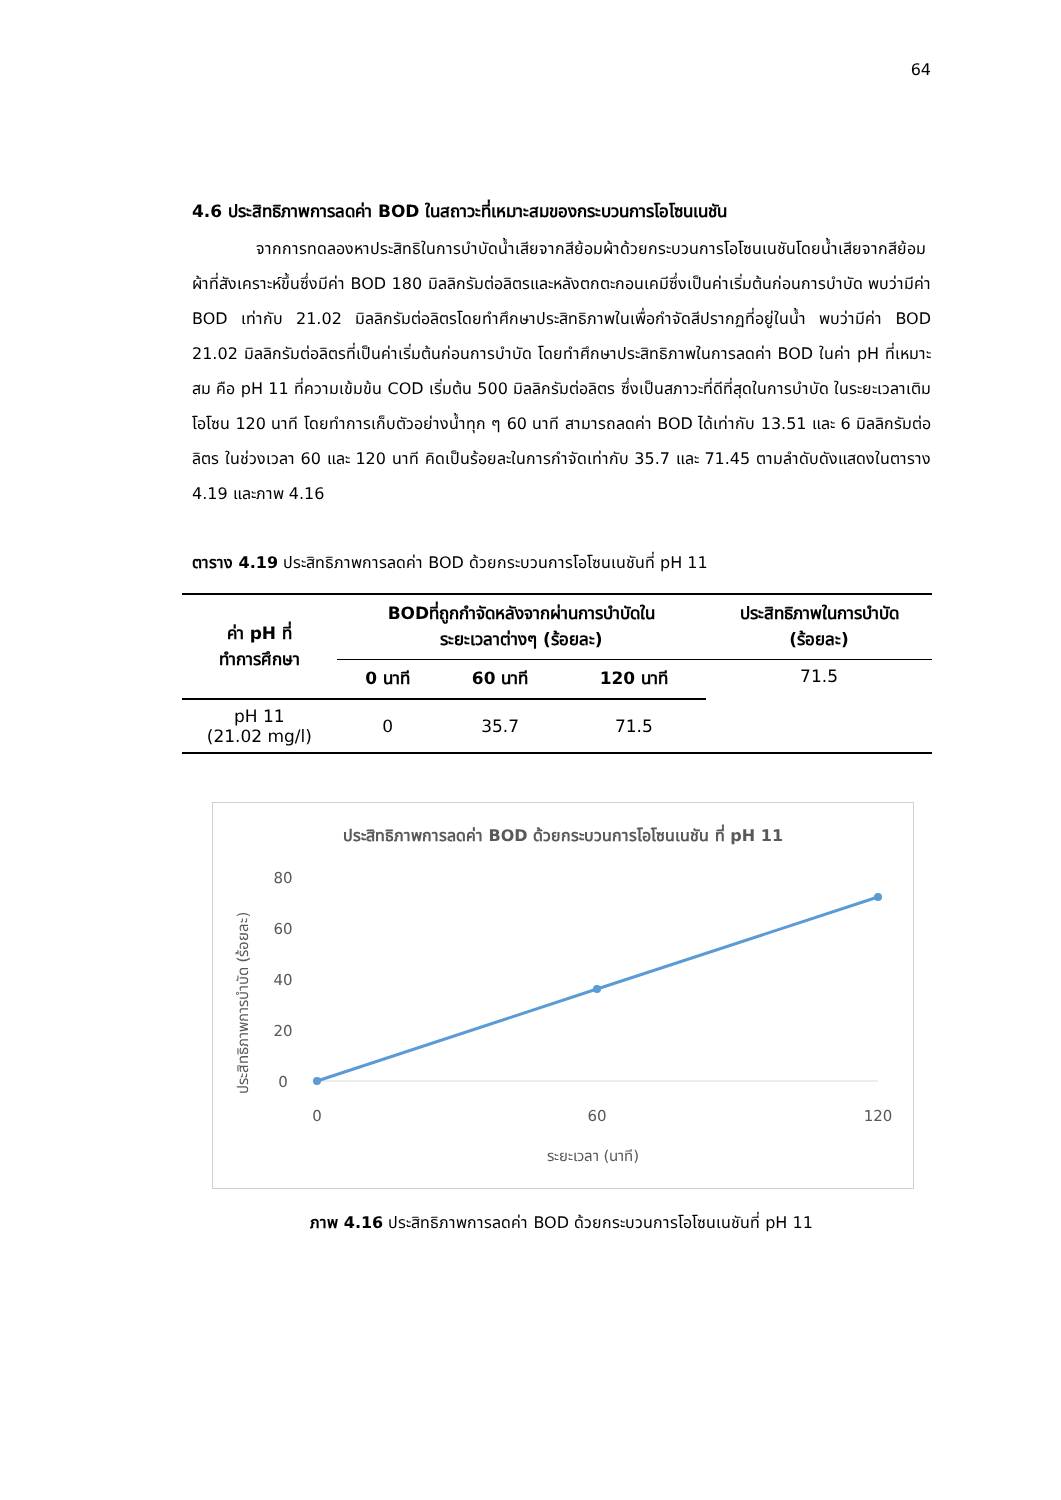64
4.6 ประสิทธิภาพการลดค่า BOD ในสถาวะที่เหมาะสมของกระบวนการโอโซนเนชัน
จากการทดลองหาประสิทธิในการบำบัดน้ำเสียจากสีย้อมผ้าด้วยกระบวนการโอโซนเนชันโดยน้ำเสียจากสีย้อมผ้าที่สังเคราะห์ขึ้นซึ่งมีค่า BOD 180 มิลลิกรัมต่อลิตรและหลังตกตะกอนเคมีซึ่งเป็นค่าเริ่มต้นก่อนการบำบัด พบว่ามีค่า BOD เท่ากับ 21.02 มิลลิกรัมต่อลิตรโดยทำศึกษาประสิทธิภาพในเพื่อกำจัดสีปรากฏที่อยู่ในน้ำ พบว่ามีค่า BOD 21.02 มิลลิกรัมต่อลิตรที่เป็นค่าเริ่มต้นก่อนการบำบัด โดยทำศึกษาประสิทธิภาพในการลดค่า BOD ในค่า pH ที่เหมาะสม คือ pH 11 ที่ความเข้มข้น COD เริ่มต้น 500 มิลลิกรัมต่อลิตร ซึ่งเป็นสภาวะที่ดีที่สุดในการบำบัด ในระยะเวลาเติมโอโซน 120 นาที โดยทำการเก็บตัวอย่างน้ำทุก ๆ 60 นาที สามารถลดค่า BOD ได้เท่ากับ 13.51 และ 6 มิลลิกรัมต่อลิตร ในช่วงเวลา 60 และ 120 นาที คิดเป็นร้อยละในการกำจัดเท่ากับ 35.7 และ 71.45 ตามลำดับดังแสดงในตาราง 4.19 และภาพ 4.16
ตาราง 4.19 ประสิทธิภาพการลดค่า BOD ด้วยกระบวนการโอโซนเนชันที่ pH 11
| ค่า pH ที่ ทำการศึกษา | BODที่ถูกกำจัดหลังจากผ่านการบำบัดใน ระยะเวลาต่างๆ (ร้อยละ) | | | ประสิทธิภาพในการบำบัด (ร้อยละ) |
| --- | --- | --- | --- | --- |
| | 0 นาที | 60 นาที | 120 นาที | 71.5 |
| pH 11 (21.02 mg/l) | 0 | 35.7 | 71.5 | |
ประสิทธิภาพการลดค่า BOD ด้วยกระบวนการโอโซนเนชัน ที่ pH 11
ประสิทธิภาพการบำบัด (ร้อยละ)
80
60
40
20
0
0
60
120
ระยะเวลา (นาที)
ภาพ 4.16 ประสิทธิภาพการลดค่า BOD ด้วยกระบวนการโอโซนเนชันที่ pH 11